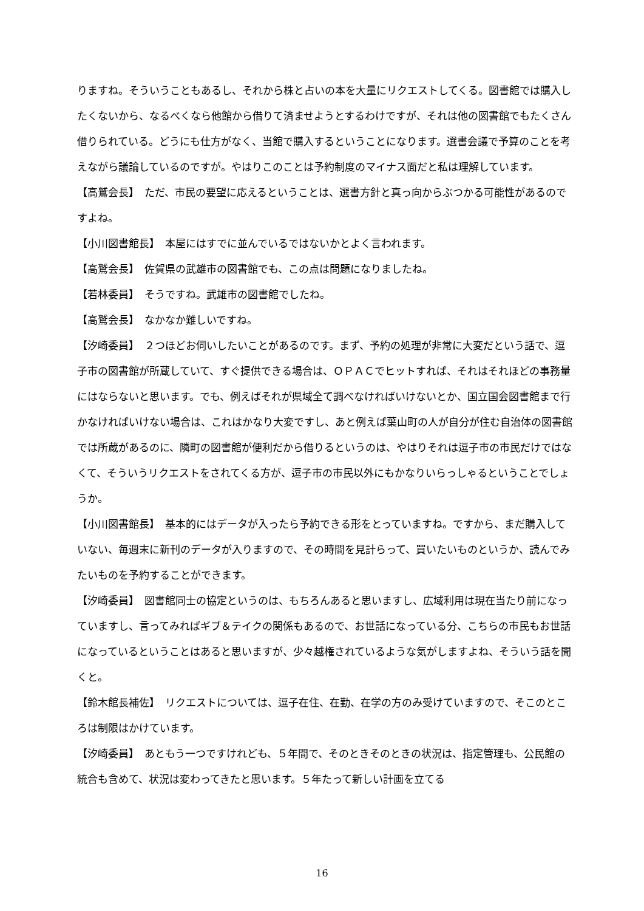りますね。そういうこともあるし、それから株と占いの本を大量にリクエストしてくる。図書館では購入したくないから、なるべくなら他館から借りて済ませようとするわけですが、それは他の図書館でもたくさん借りられている。どうにも仕方がなく、当館で購入するということになります。選書会議で予算のことを考えながら議論しているのですが。やはりこのことは予約制度のマイナス面だと私は理解しています。
【高鷲会長】　ただ、市民の要望に応えるということは、選書方針と真っ向からぶつかる可能性があるのですよね。
【小川図書館長】　本屋にはすでに並んでいるではないかとよく言われます。
【高鷲会長】　佐賀県の武雄市の図書館でも、この点は問題になりましたね。
【若林委員】　そうですね。武雄市の図書館でしたね。
【高鷲会長】　なかなか難しいですね。
【汐崎委員】　２つほどお伺いしたいことがあるのです。まず、予約の処理が非常に大変だという話で、逗子市の図書館が所蔵していて、すぐ提供できる場合は、ＯＰＡＣでヒットすれば、それはそれほどの事務量にはならないと思います。でも、例えばそれが県域全て調べなければいけないとか、国立国会図書館まで行かなければいけない場合は、これはかなり大変ですし、あと例えば葉山町の人が自分が住む自治体の図書館では所蔵があるのに、隣町の図書館が便利だから借りるというのは、やはりそれは逗子市の市民だけではなくて、そういうリクエストをされてくる方が、逗子市の市民以外にもかなりいらっしゃるということでしょうか。
【小川図書館長】　基本的にはデータが入ったら予約できる形をとっていますね。ですから、まだ購入していない、毎週末に新刊のデータが入りますので、その時間を見計らって、買いたいものというか、読んでみたいものを予約することができます。
【汐崎委員】　図書館同士の協定というのは、もちろんあると思いますし、広域利用は現在当たり前になっていますし、言ってみればギブ＆テイクの関係もあるので、お世話になっている分、こちらの市民もお世話になっているということはあると思いますが、少々越権されているような気がしますよね、そういう話を聞くと。
【鈴木館長補佐】　リクエストについては、逗子在住、在勤、在学の方のみ受けていますので、そこのところは制限はかけています。
【汐崎委員】　あともう一つですけれども、５年間で、そのときそのときの状況は、指定管理も、公民館の統合も含めて、状況は変わってきたと思います。５年たって新しい計画を立てる
16